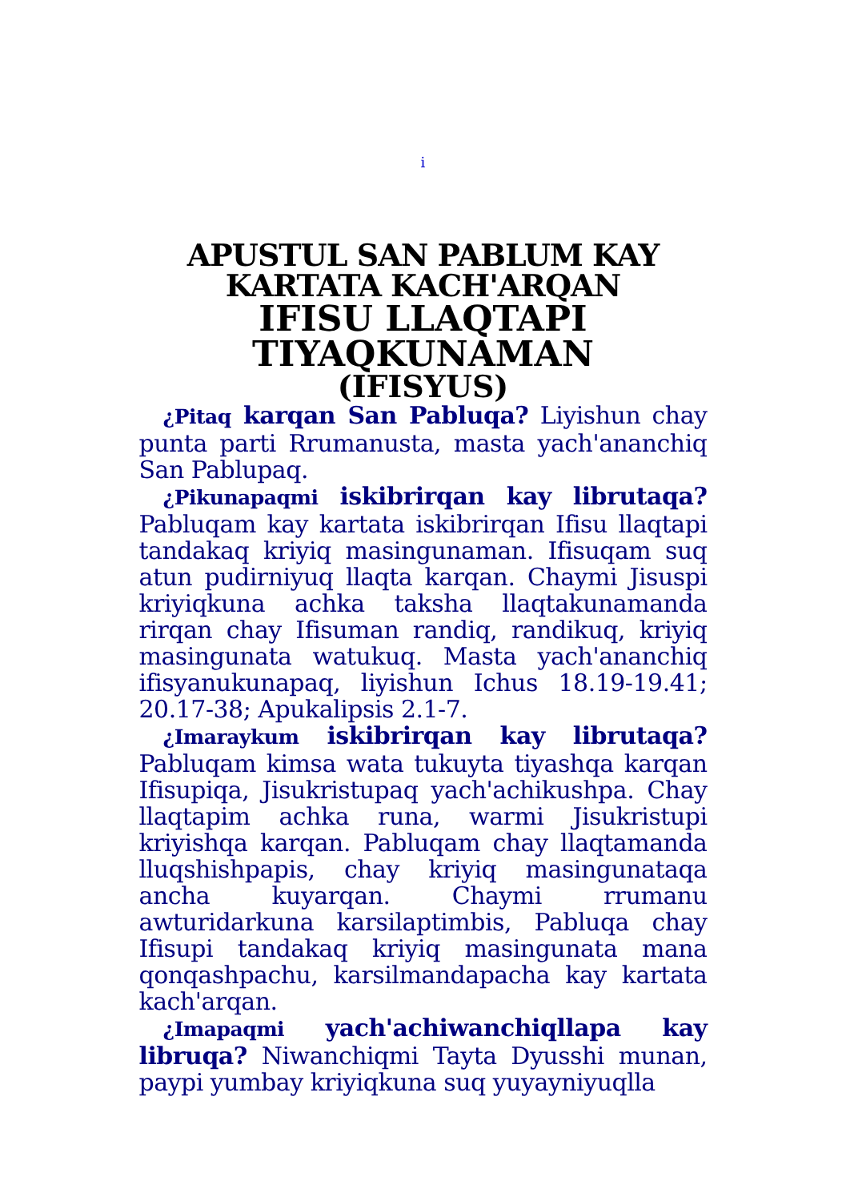i
APUSTUL SAN PABLUM KAY
KARTATA KACH'ARQAN
IFISU LLAQTAPI
TIYAQKUNAMAN
(IFISYUS)
¿Pitaq karqan San Pabluqa? Liyishun chay punta parti Rrumanusta, masta yach'ananchiq San Pablupaq.
¿Pikunapaqmi iskibrirqan kay librutaqa? Pabluqam kay kartata iskibrirqan Ifisu llaqtapi tandakaq kriyiq masingunaman. Ifisuqam suq atun pudirniyuq llaqta karqan. Chaymi Jisuspi kriyiqkuna achka taksha llaqtakunamanda rirqan chay Ifisuman randiq, randikuq, kriyiq masingunata watukuq. Masta yach'ananchiq ifisyanukunapaq, liyishun Ichus 18.19-19.41; 20.17-38; Apukalipsis 2.1-7.
¿Imaraykum iskibrirqan kay librutaqa? Pabluqam kimsa wata tukuyta tiyashqa karqan Ifisupiqa, Jisukristupaq yach'achikushpa. Chay llaqtapim achka runa, warmi Jisukristupi kriyishqa karqan. Pabluqam chay llaqtamanda lluqshishpapis, chay kriyiq masingunataqa ancha kuyarqan. Chaymi rrumanu awturidarkuna karsilaptimbis, Pabluqa chay Ifisupi tandakaq kriyiq masingunata mana qonqashpachu, karsilmandapacha kay kartata kach'arqan.
¿Imapaqmi yach'achiwanchiqllapa kay libruqa? Niwanchiqmi Tayta Dyusshi munan, paypi yumbay kriyiqkuna suq yuyayniyuqlla